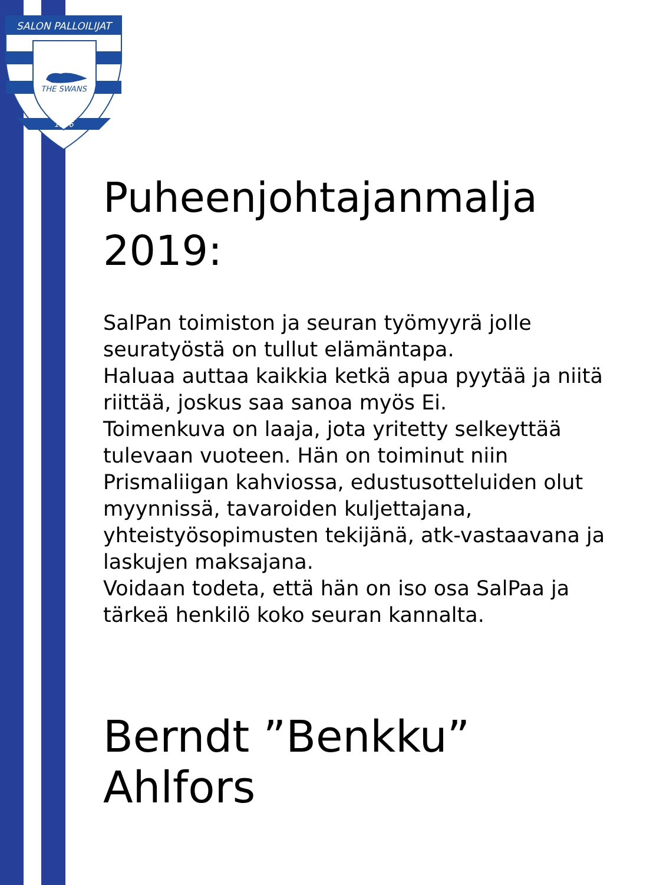SALON PALLOILIJAT
THE SWANS
1956
Puheenjohtajanmalja 2019:
SalPan toimiston ja seuran työmyyrä jolle seuratyöstä on tullut elämäntapa.
Haluaa auttaa kaikkia ketkä apua pyytää ja niitä riittää, joskus saa sanoa myös Ei.
Toimenkuva on laaja, jota yritetty selkeyttää tulevaan vuoteen. Hän on toiminut niin Prismaliigan kahviossa, edustusotteluiden olut myynnissä, tavaroiden kuljettajana, yhteistyösopimusten tekijänä, atk-vastaavana ja laskujen maksajana.
Voidaan todeta, että hän on iso osa SalPaa ja tärkeä henkilö koko seuran kannalta.
Berndt ”Benkku” Ahlfors